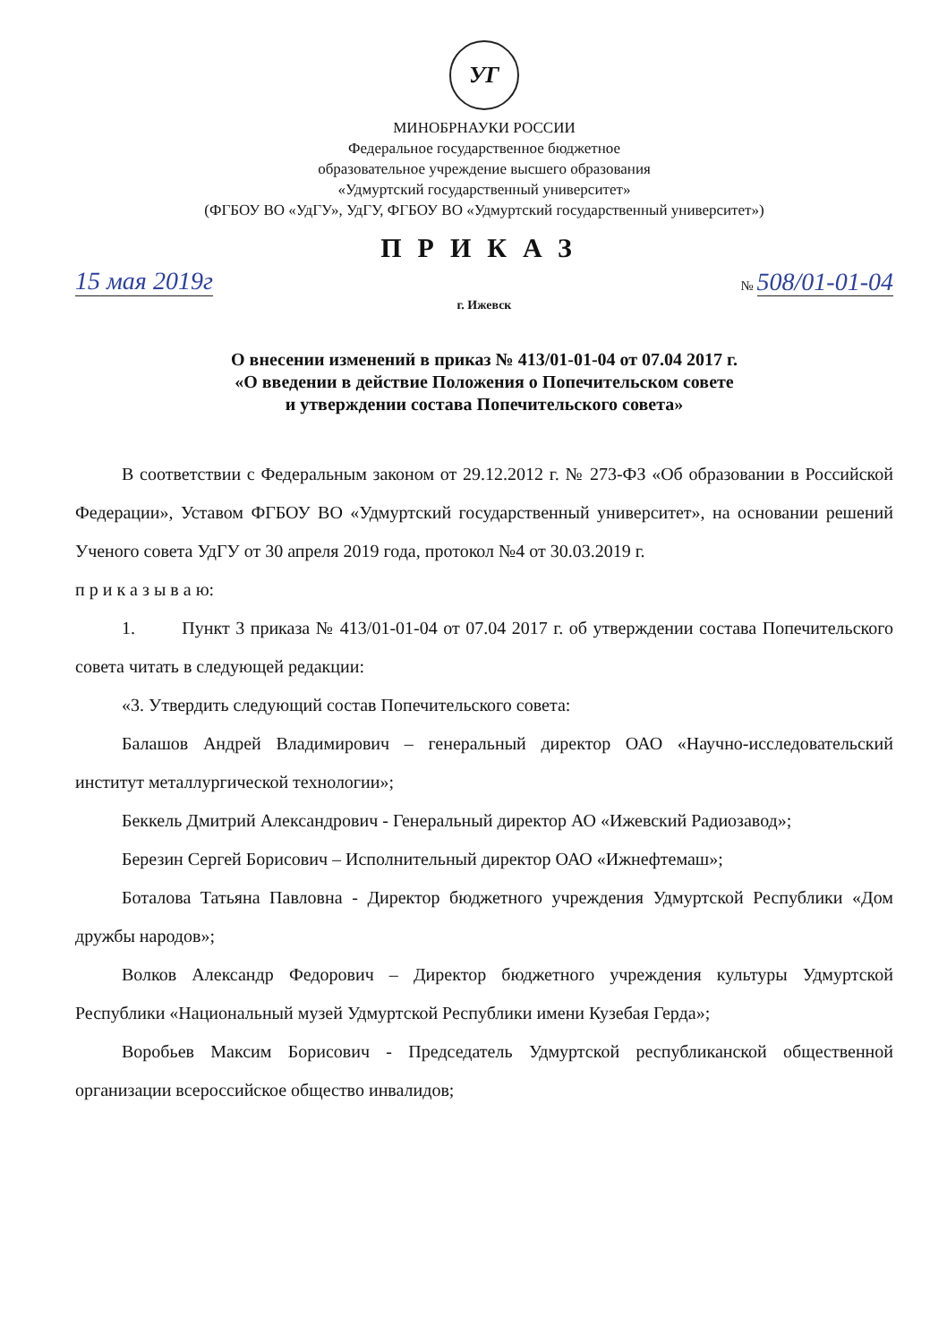УГ
МИНОБРНАУКИ РОССИИ
Федеральное государственное бюджетное
образовательное учреждение высшего образования
«Удмуртский государственный университет»
(ФГБОУ ВО «УдГУ», УдГУ, ФГБОУ ВО «Удмуртский государственный университет»)
ПРИКАЗ
15 мая 2019г № 508/01-01-04
г. Ижевск
О внесении изменений в приказ № 413/01-01-04 от 07.04 2017 г.
«О введении в действие Положения о Попечительском совете
и утверждении состава Попечительского совета»
В соответствии с Федеральным законом от 29.12.2012 г. № 273-ФЗ «Об образовании в Российской Федерации», Уставом ФГБОУ ВО «Удмуртский государственный университет», на основании решений Ученого совета УдГУ от 30 апреля 2019 года, протокол №4 от 30.03.2019 г.
п р и к а з ы в а ю:
1. Пункт 3 приказа № 413/01-01-04 от 07.04 2017 г. об утверждении состава Попечительского совета читать в следующей редакции:
«3. Утвердить следующий состав Попечительского совета:
Балашов Андрей Владимирович – генеральный директор ОАО «Научно-исследовательский институт металлургической технологии»;
Беккель Дмитрий Александрович - Генеральный директор АО «Ижевский Радиозавод»;
Березин Сергей Борисович – Исполнительный директор ОАО «Ижнефтемаш»;
Боталова Татьяна Павловна - Директор бюджетного учреждения Удмуртской Республики «Дом дружбы народов»;
Волков Александр Федорович – Директор бюджетного учреждения культуры Удмуртской Республики «Национальный музей Удмуртской Республики имени Кузебая Герда»;
Воробьев Максим Борисович - Председатель Удмуртской республиканской общественной организации всероссийское общество инвалидов;